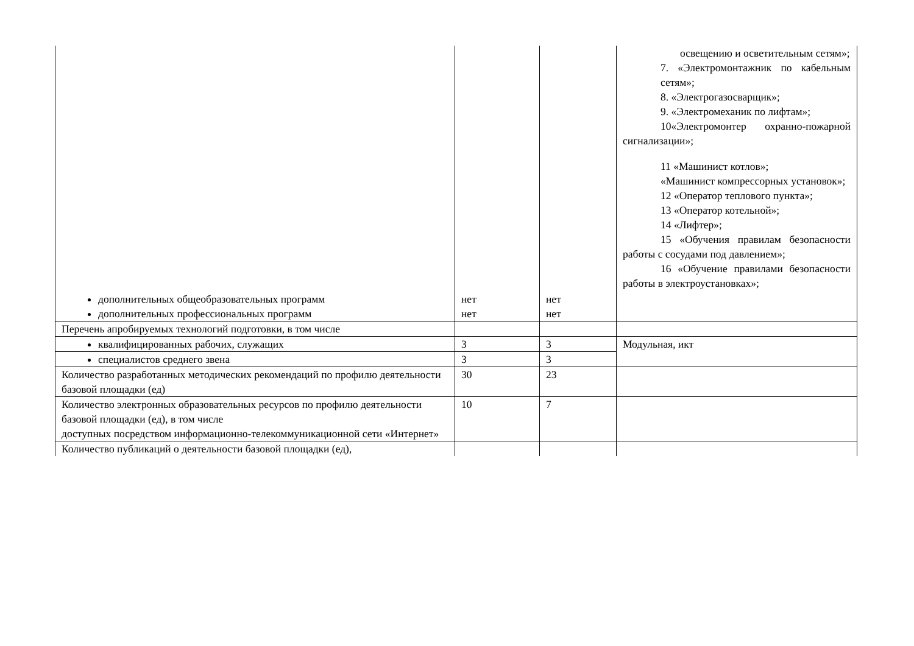| дополнительных общеобразовательных программ дополнительных профессиональных программ | нет нет | нет нет | освещению и осветительным сетям»; 7. «Электромонтажник по кабельным сетям»; 8. «Электрогазосварщик»; 9. «Электромеханик по лифтам»; 10«Электромонтер охранно-пожарной сигнализации»; 11 «Машинист котлов»; «Машинист компрессорных установок»; 12 «Оператор теплового пункта»; 13 «Оператор котельной»; 14 «Лифтер»; 15 «Обучения правилам безопасности работы с сосудами под давлением»; 16 «Обучение правилами безопасности работы в электроустановках»; |
| Перечень апробируемых технологий подготовки, в том числе | | | |
| квалифицированных рабочих, служащих | 3 | 3 | Модульная, икт |
| специалистов среднего звена | 3 | 3 | |
| Количество разработанных методических рекомендаций по профилю деятельности базовой площадки (ед) | 30 | 23 | |
| Количество электронных образовательных ресурсов по профилю деятельности базовой площадки (ед), в том числе доступных посредством информационно-телекоммуникационной сети «Интернет» | 10 | 7 | |
| Количество публикаций о деятельности базовой площадки (ед), | | | |